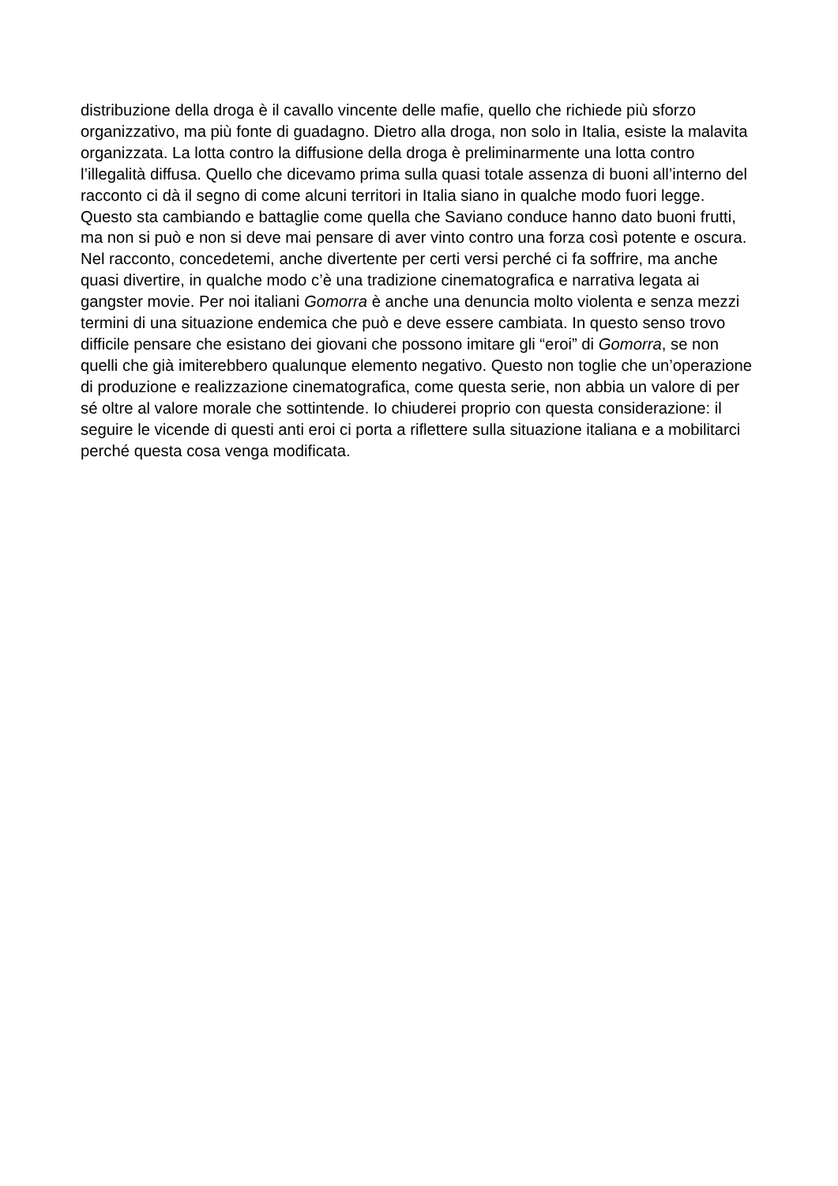distribuzione della droga è il cavallo vincente delle mafie, quello che richiede più sforzo organizzativo, ma più fonte di guadagno. Dietro alla droga, non solo in Italia, esiste la malavita organizzata. La lotta contro la diffusione della droga è preliminarmente una lotta contro l’illegalità diffusa. Quello che dicevamo prima sulla quasi totale assenza di buoni all’interno del racconto ci dà il segno di come alcuni territori in Italia siano in qualche modo fuori legge. Questo sta cambiando e battaglie come quella che Saviano conduce hanno dato buoni frutti, ma non si può e non si deve mai pensare di aver vinto contro una forza così potente e oscura. Nel racconto, concedetemi, anche divertente per certi versi perché ci fa soffrire, ma anche quasi divertire, in qualche modo c’è una tradizione cinematografica e narrativa legata ai gangster movie. Per noi italiani Gomorra è anche una denuncia molto violenta e senza mezzi termini di una situazione endemica che può e deve essere cambiata. In questo senso trovo difficile pensare che esistano dei giovani che possono imitare gli “eroi” di Gomorra, se non quelli che già imiterebbero qualunque elemento negativo. Questo non toglie che un’operazione di produzione e realizzazione cinematografica, come questa serie, non abbia un valore di per sé oltre al valore morale che sottintende. Io chiuderei proprio con questa considerazione: il seguire le vicende di questi anti eroi ci porta a riflettere sulla situazione italiana e a mobilitarci perché questa cosa venga modificata.